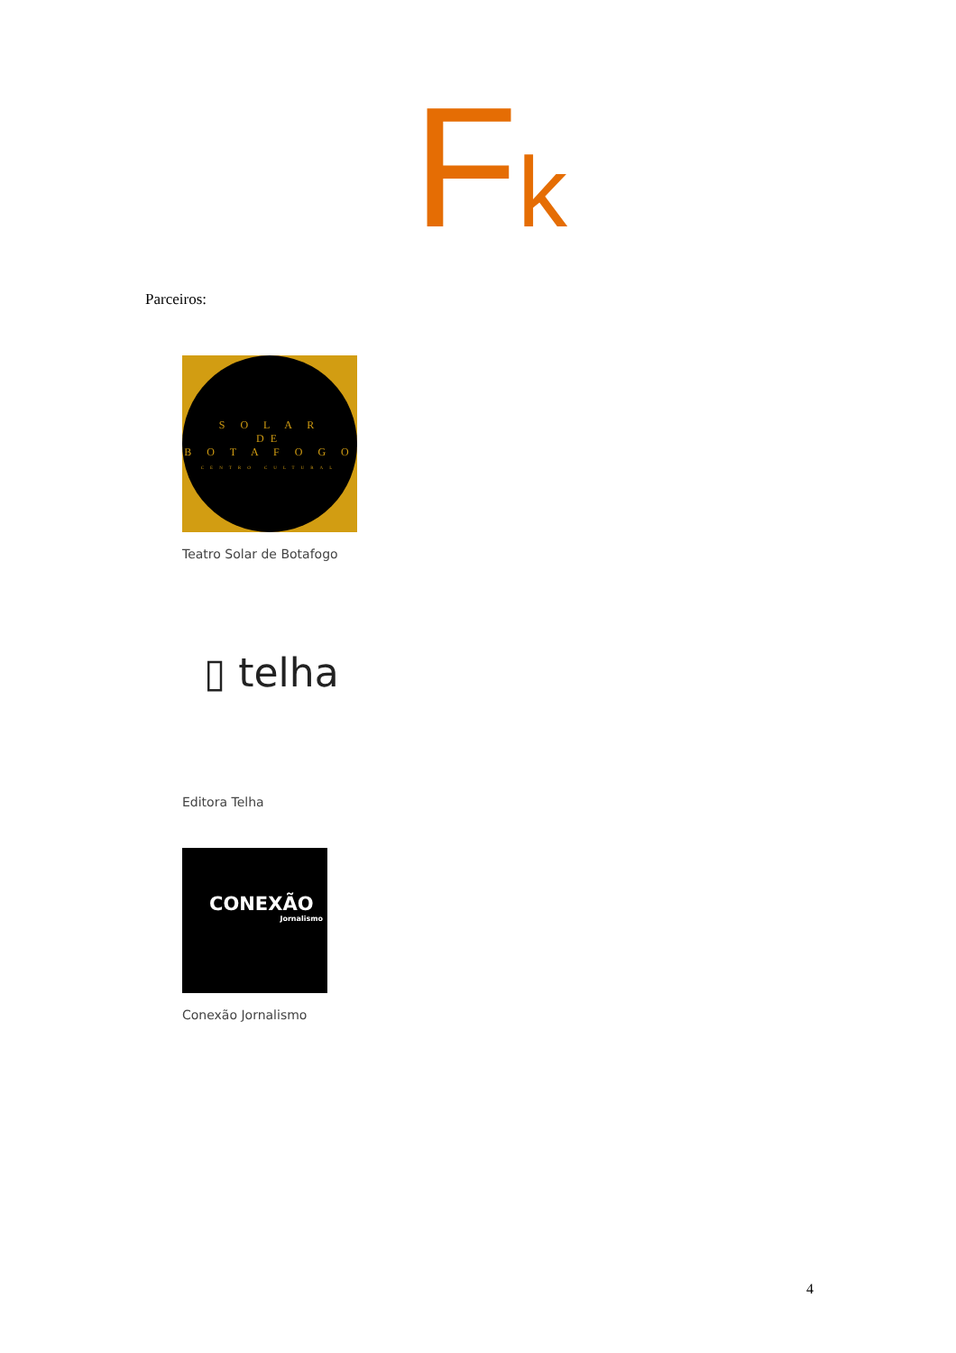Fk
Parceiros:
S O L A R
DE
B O T A F O G O
CENTRO CULTURAL
Teatro Solar de Botafogo
▯ telha
Editora Telha
CONEXÃO
Jornalismo
Conexão Jornalismo
4